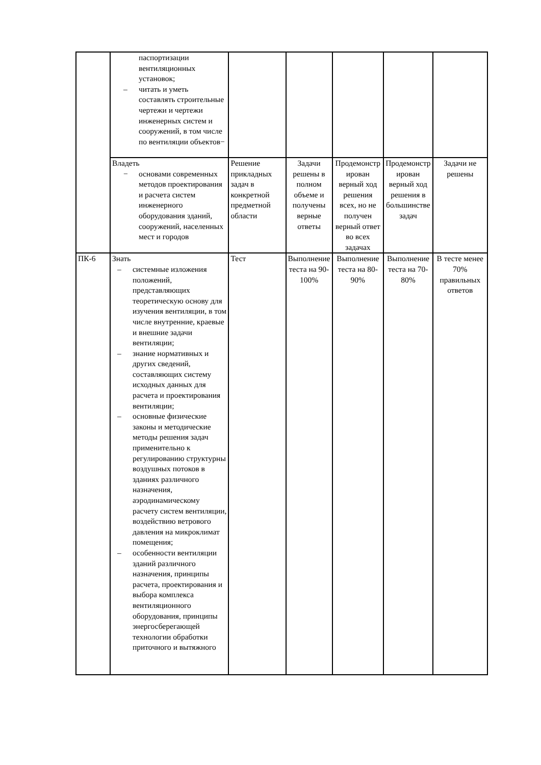| | паспортизации вентиляционных установок; – читать и уметь составлять строительные чертежи и чертежи инженерных систем и сооружений, в том числе по вентиляции объектов− | | | | | |
| | Владеть − основами современных методов проектирования и расчета систем инженерного оборудования зданий, сооружений, населенных мест и городов | Решение прикладных задач в конкретной предметной области | Задачи решены в полном объеме и получены верные ответы | Продемонстр ирован верный ход решения всех, но не получен верный ответ во всех задачах | Продемонстр ирован верный ход решения в большинстве задач | Задачи не решены |
| ПК-6 | Знать – системные изложения положений, представляющих теоретическую основу для изучения вентиляции, в том числе внутренние, краевые и внешние задачи вентиляции; – знание нормативных и других сведений, составляющих систему исходных данных для расчета и проектирования вентиляции; – основные физические законы и методические методы решения задач применительно к регулированию структурны воздушных потоков в зданиях различного назначения, аэродинамическому расчету систем вентиляции, воздействию ветрового давления на микроклимат помещения; – особенности вентиляции зданий различного назначения, принципы расчета, проектирования и выбора комплекса вентиляционного оборудования, принципы энергосберегающей технологии обработки приточного и вытяжного | Тест | Выполнение теста на 90- 100% | Выполнение теста на 80- 90% | Выполнение теста на 70- 80% | В тесте менее 70% правильных ответов |